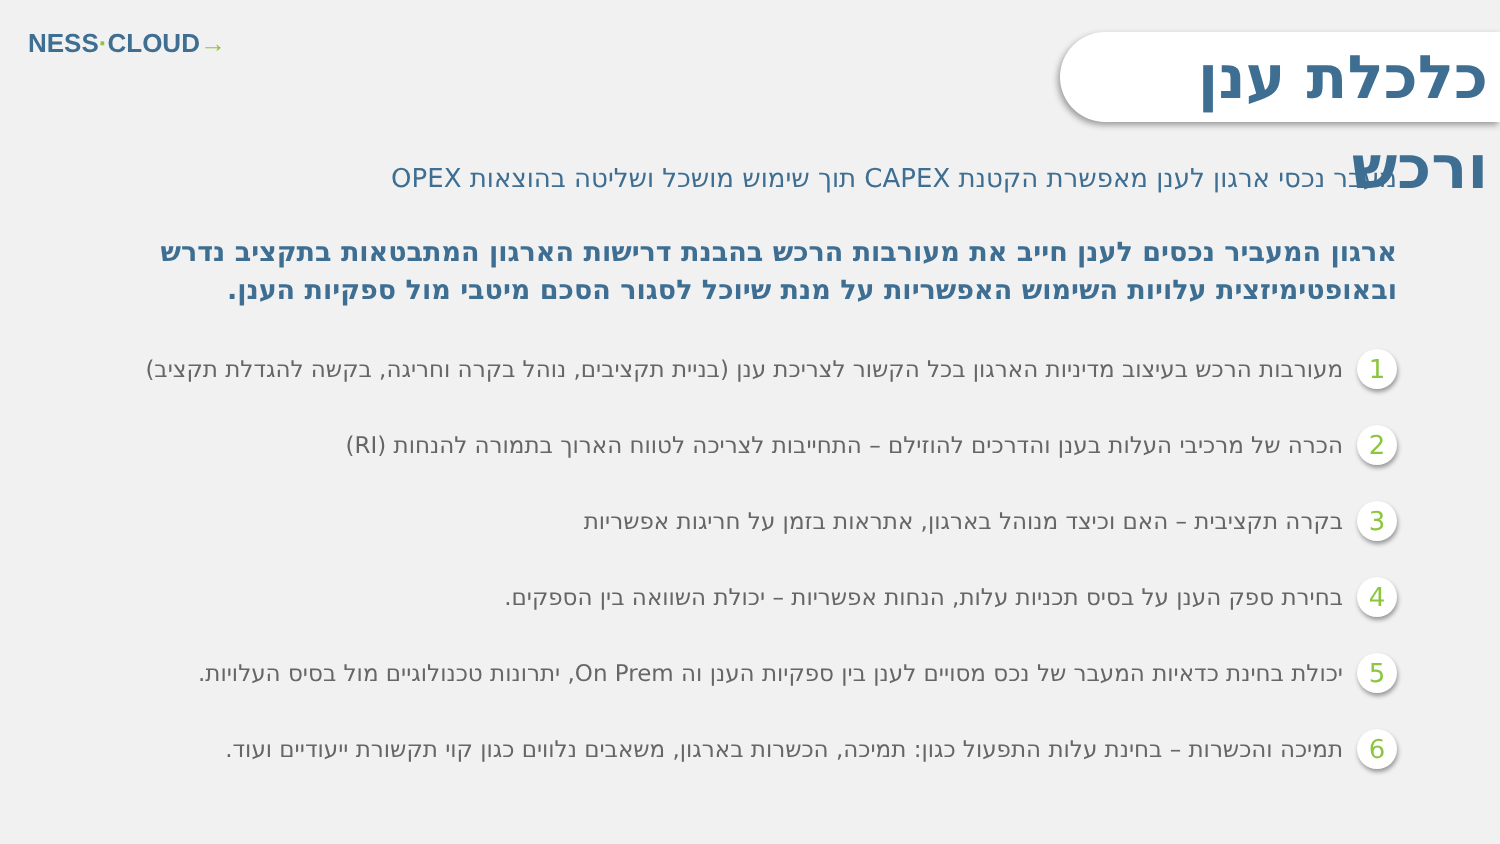NESS·CLOUD→
כלכלת ענן ורכש
מעבר נכסי ארגון לענן מאפשרת הקטנת CAPEX תוך שימוש מושכל ושליטה בהוצאות OPEX
ארגון המעביר נכסים לענן חייב את מעורבות הרכש בהבנת דרישות הארגון המתבטאות בתקציב נדרש ובאופטימיזצית עלויות השימוש האפשריות על מנת שיוכל לסגור הסכם מיטבי מול ספקיות הענן.
1
מעורבות הרכש בעיצוב מדיניות הארגון בכל הקשור לצריכת ענן (בניית תקציבים, נוהל בקרה וחריגה, בקשה להגדלת תקציב)
2
הכרה של מרכיבי העלות בענן והדרכים להוזילם – התחייבות לצריכה לטווח הארוך בתמורה להנחות (RI)
3
בקרה תקציבית – האם וכיצד מנוהל בארגון, אתראות בזמן על חריגות אפשריות
4
בחירת ספק הענן על בסיס תכניות עלות, הנחות אפשריות – יכולת השוואה בין הספקים.
5
יכולת בחינת כדאיות המעבר של נכס מסויים לענן בין ספקיות הענן וה On Prem, יתרונות טכנולוגיים מול בסיס העלויות.
6
תמיכה והכשרות – בחינת עלות התפעול כגון: תמיכה, הכשרות בארגון, משאבים נלווים כגון קוי תקשורת ייעודיים ועוד.